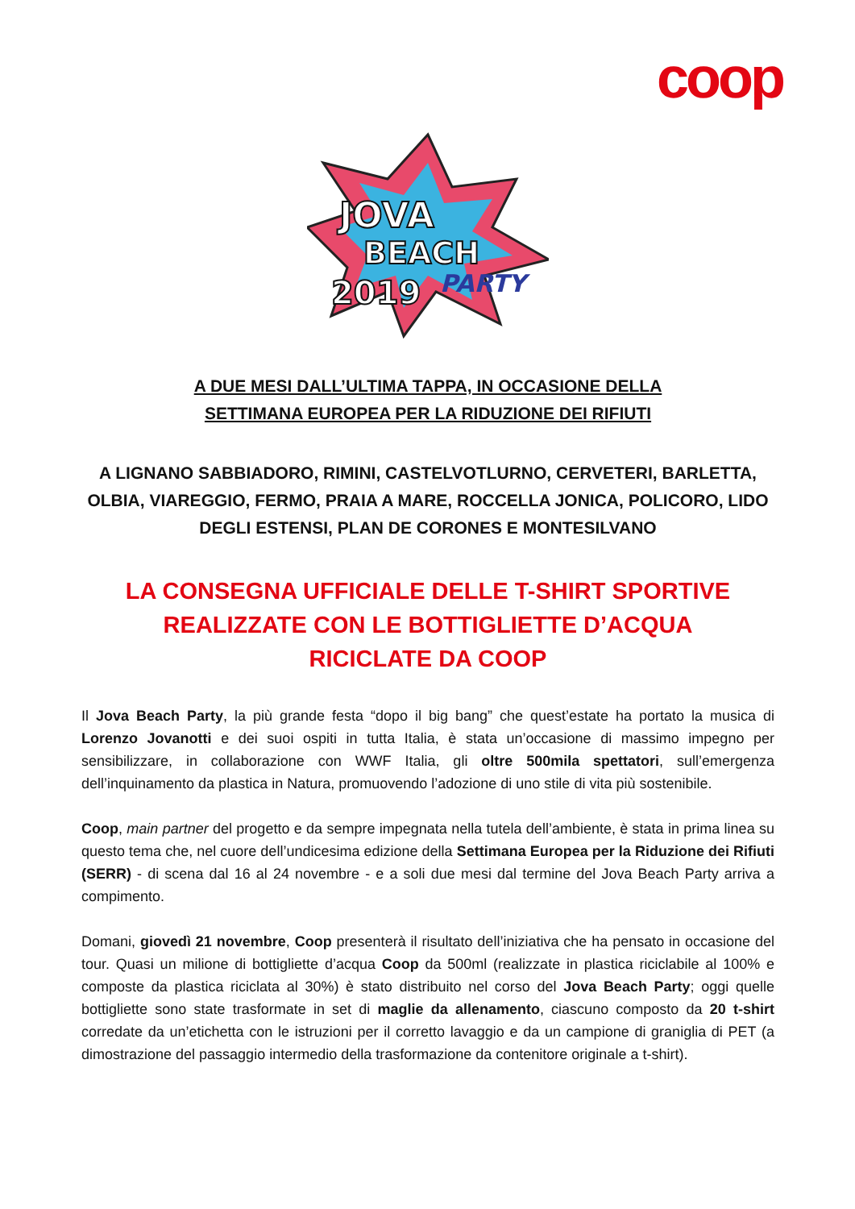coop
JOVA
BEACH
2019
PARTY
A DUE MESI DALL’ULTIMA TAPPA, IN OCCASIONE DELLA
SETTIMANA EUROPEA PER LA RIDUZIONE DEI RIFIUTI
A LIGNANO SABBIADORO, RIMINI, CASTELVOTLURNO, CERVETERI, BARLETTA, OLBIA, VIAREGGIO, FERMO, PRAIA A MARE, ROCCELLA JONICA, POLICORO, LIDO DEGLI ESTENSI, PLAN DE CORONES E MONTESILVANO
LA CONSEGNA UFFICIALE DELLE T-SHIRT SPORTIVE
REALIZZATE CON LE BOTTIGLIETTE D’ACQUA
RICICLATE DA COOP
Il Jova Beach Party, la più grande festa “dopo il big bang” che quest’estate ha portato la musica di Lorenzo Jovanotti e dei suoi ospiti in tutta Italia, è stata un’occasione di massimo impegno per sensibilizzare, in collaborazione con WWF Italia, gli oltre 500mila spettatori, sull’emergenza dell’inquinamento da plastica in Natura, promuovendo l’adozione di uno stile di vita più sostenibile.
Coop, main partner del progetto e da sempre impegnata nella tutela dell’ambiente, è stata in prima linea su questo tema che, nel cuore dell’undicesima edizione della Settimana Europea per la Riduzione dei Rifiuti (SERR) - di scena dal 16 al 24 novembre - e a soli due mesi dal termine del Jova Beach Party arriva a compimento.
Domani, giovedì 21 novembre, Coop presenterà il risultato dell’iniziativa che ha pensato in occasione del tour. Quasi un milione di bottigliette d’acqua Coop da 500ml (realizzate in plastica riciclabile al 100% e composte da plastica riciclata al 30%) è stato distribuito nel corso del Jova Beach Party; oggi quelle bottigliette sono state trasformate in set di maglie da allenamento, ciascuno composto da 20 t-shirt corredate da un’etichetta con le istruzioni per il corretto lavaggio e da un campione di graniglia di PET (a dimostrazione del passaggio intermedio della trasformazione da contenitore originale a t-shirt).